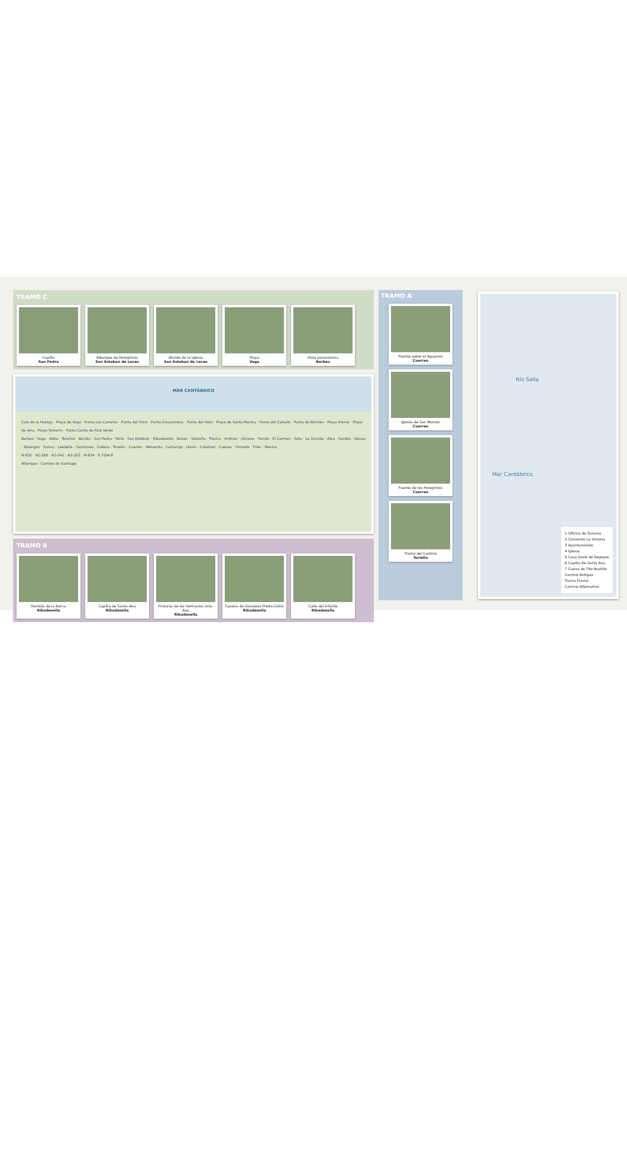TRAMO C
Capilla
San Pedro
Albergue de Peregrinos
San Esteban de Leces
Ábside de la iglesia
San Esteban de Leces
Playa
Vega
Vista panorámica
Berbes
MAR CANTÁBRICO
Cala de la Huelga · Playa de Vega · Punta Los Carreros · Punta del Fono · Punta Covanchera · Punta del Pozo · Playa de Santa Marina · Punta del Caballo · Punta de Borines · Playa Arenal · Playa de Arra · Playa Tornerín · Punta Canto de Palo Verde
Berbes · Vega · Abéu · Tereñes · Barréu · San Pedru · Torre · San Esteban · Ribadesella · Bones · Sebreñu · Fresnu · Ardines · Llinares · Pandu · El Carmen · Sotu · La Granda · Alea · Sardéu · Noceu · Tezangos · Xuncu · Leedalla · Santianes · Collera · Toriellu · Cuerres · Meluerda · Camangu · Llovíu · Calabrez · Cuevas · Ormedo · Fries · Mestas
N-632 · AS-260 · AS-342 · AS-263 · N-634 · E-70/A-8
Albergue · Camino de Santiago
TRAMO B
Rambla de la Barca
Ribadesella
Capilla de Santa Ana
Ribadesella
Pinturas de los hermanos Uría-Aza
Ribadesella
Casona de González Prieto-Cotre
Ribadesella
Calle del Infante
Ribadesella
TRAMO A
Puente sobre el Aguamía
Cuerres
Iglesia de San Mamés
Cuerres
Fuente de los Peregrinos
Cuerres
Tramo del Camino
Toriellu
Río Sella
Mar Cantábrico
1 Oficina de Turismo
2 Convento La Victoria
3 Ayuntamiento
4 Iglesia
5 Casa Darío de Regoyos
6 Capilla de Santa Ana
7 Cueva de Tito Bustillo
Camino Antiguo
Tramo Fluvial
Camino Alternativo